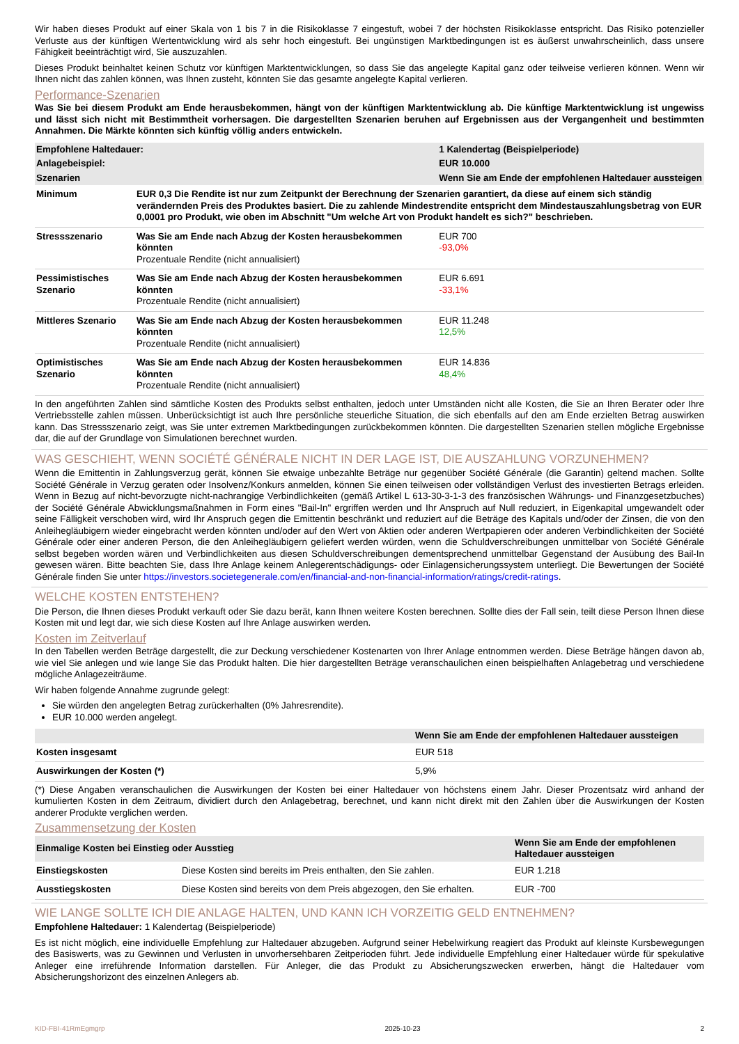Wir haben dieses Produkt auf einer Skala von 1 bis 7 in die Risikoklasse 7 eingestuft, wobei 7 der höchsten Risikoklasse entspricht. Das Risiko potenzieller Verluste aus der künftigen Wertentwicklung wird als sehr hoch eingestuft. Bei ungünstigen Marktbedingungen ist es äußerst unwahrscheinlich, dass unsere Fähigkeit beeinträchtigt wird, Sie auszuzahlen.
Dieses Produkt beinhaltet keinen Schutz vor künftigen Marktentwicklungen, so dass Sie das angelegte Kapital ganz oder teilweise verlieren können. Wenn wir Ihnen nicht das zahlen können, was Ihnen zusteht, könnten Sie das gesamte angelegte Kapital verlieren.
Performance-Szenarien
Was Sie bei diesem Produkt am Ende herausbekommen, hängt von der künftigen Marktentwicklung ab. Die künftige Marktentwicklung ist ungewiss und lässt sich nicht mit Bestimmtheit vorhersagen. Die dargestellten Szenarien beruhen auf Ergebnissen aus der Vergangenheit und bestimmten Annahmen. Die Märkte könnten sich künftig völlig anders entwickeln.
| Empfohlene Haltedauer: | | 1 Kalendertag (Beispielperiode) |
| --- | --- | --- |
| Anlagebeispiel: | | EUR 10.000 |
| Szenarien | | Wenn Sie am Ende der empfohlenen Haltedauer aussteigen |
| Minimum | EUR 0,3 Die Rendite ist nur zum Zeitpunkt der Berechnung der Szenarien garantiert, da diese auf einem sich ständig verändernden Preis des Produktes basiert. Die zu zahlende Mindestrendite entspricht dem Mindestauszahlungsbetrag von EUR 0,0001 pro Produkt, wie oben im Abschnitt "Um welche Art von Produkt handelt es sich?" beschrieben. | |
| Stressszenario | Was Sie am Ende nach Abzug der Kosten herausbekommen könnten Prozentuale Rendite (nicht annualisiert) | EUR 700 -93,0% |
| Pessimistisches Szenario | Was Sie am Ende nach Abzug der Kosten herausbekommen könnten Prozentuale Rendite (nicht annualisiert) | EUR 6.691 -33,1% |
| Mittleres Szenario | Was Sie am Ende nach Abzug der Kosten herausbekommen könnten Prozentuale Rendite (nicht annualisiert) | EUR 11.248 12,5% |
| Optimistisches Szenario | Was Sie am Ende nach Abzug der Kosten herausbekommen könnten Prozentuale Rendite (nicht annualisiert) | EUR 14.836 48,4% |
In den angeführten Zahlen sind sämtliche Kosten des Produkts selbst enthalten, jedoch unter Umständen nicht alle Kosten, die Sie an Ihren Berater oder Ihre Vertriebsstelle zahlen müssen. Unberücksichtigt ist auch Ihre persönliche steuerliche Situation, die sich ebenfalls auf den am Ende erzielten Betrag auswirken kann. Das Stressszenario zeigt, was Sie unter extremen Marktbedingungen zurückbekommen könnten. Die dargestellten Szenarien stellen mögliche Ergebnisse dar, die auf der Grundlage von Simulationen berechnet wurden.
WAS GESCHIEHT, WENN SOCIÉTÉ GÉNÉRALE NICHT IN DER LAGE IST, DIE AUSZAHLUNG VORZUNEHMEN?
Wenn die Emittentin in Zahlungsverzug gerät, können Sie etwaige unbezahlte Beträge nur gegenüber Société Générale (die Garantin) geltend machen. Sollte Société Générale in Verzug geraten oder Insolvenz/Konkurs anmelden, können Sie einen teilweisen oder vollständigen Verlust des investierten Betrags erleiden. Wenn in Bezug auf nicht-bevorzugte nicht-nachrangige Verbindlichkeiten (gemäß Artikel L 613-30-3-1-3 des französischen Währungs- und Finanzgesetzbuches) der Société Générale Abwicklungsmaßnahmen in Form eines "Bail-In" ergriffen werden und Ihr Anspruch auf Null reduziert, in Eigenkapital umgewandelt oder seine Fälligkeit verschoben wird, wird Ihr Anspruch gegen die Emittentin beschränkt und reduziert auf die Beträge des Kapitals und/oder der Zinsen, die von den Anleihegläubigern wieder eingebracht werden könnten und/oder auf den Wert von Aktien oder anderen Wertpapieren oder anderen Verbindlichkeiten der Société Générale oder einer anderen Person, die den Anleihegläubigern geliefert werden würden, wenn die Schuldverschreibungen unmittelbar von Société Générale selbst begeben worden wären und Verbindlichkeiten aus diesen Schuldverschreibungen dementsprechend unmittelbar Gegenstand der Ausübung des Bail-In gewesen wären. Bitte beachten Sie, dass Ihre Anlage keinem Anlegerentschädigungs- oder Einlagensicherungssystem unterliegt. Die Bewertungen der Société Générale finden Sie unter https://investors.societegenerale.com/en/financial-and-non-financial-information/ratings/credit-ratings.
WELCHE KOSTEN ENTSTEHEN?
Die Person, die Ihnen dieses Produkt verkauft oder Sie dazu berät, kann Ihnen weitere Kosten berechnen. Sollte dies der Fall sein, teilt diese Person Ihnen diese Kosten mit und legt dar, wie sich diese Kosten auf Ihre Anlage auswirken werden.
Kosten im Zeitverlauf
In den Tabellen werden Beträge dargestellt, die zur Deckung verschiedener Kostenarten von Ihrer Anlage entnommen werden. Diese Beträge hängen davon ab, wie viel Sie anlegen und wie lange Sie das Produkt halten. Die hier dargestellten Beträge veranschaulichen einen beispielhaften Anlagebetrag und verschiedene mögliche Anlagezeiträume.
Wir haben folgende Annahme zugrunde gelegt:
Sie würden den angelegten Betrag zurückerhalten (0% Jahresrendite).
EUR 10.000 werden angelegt.
| | Wenn Sie am Ende der empfohlenen Haltedauer aussteigen |
| --- | --- |
| Kosten insgesamt | EUR 518 |
| Auswirkungen der Kosten (*) | 5,9% |
(*) Diese Angaben veranschaulichen die Auswirkungen der Kosten bei einer Haltedauer von höchstens einem Jahr. Dieser Prozentsatz wird anhand der kumulierten Kosten in dem Zeitraum, dividiert durch den Anlagebetrag, berechnet, und kann nicht direkt mit den Zahlen über die Auswirkungen der Kosten anderer Produkte verglichen werden.
Zusammensetzung der Kosten
| Einmalige Kosten bei Einstieg oder Ausstieg | | Wenn Sie am Ende der empfohlenen Haltedauer aussteigen |
| --- | --- | --- |
| Einstiegskosten | Diese Kosten sind bereits im Preis enthalten, den Sie zahlen. | EUR 1.218 |
| Ausstiegskosten | Diese Kosten sind bereits von dem Preis abgezogen, den Sie erhalten. | EUR -700 |
WIE LANGE SOLLTE ICH DIE ANLAGE HALTEN, UND KANN ICH VORZEITIG GELD ENTNEHMEN?
Empfohlene Haltedauer: 1 Kalendertag (Beispielperiode)
Es ist nicht möglich, eine individuelle Empfehlung zur Haltedauer abzugeben. Aufgrund seiner Hebelwirkung reagiert das Produkt auf kleinste Kursbewegungen des Basiswerts, was zu Gewinnen und Verlusten in unvorhersehbaren Zeitperioden führt. Jede individuelle Empfehlung einer Haltedauer würde für spekulative Anleger eine irreführende Information darstellen. Für Anleger, die das Produkt zu Absicherungszwecken erwerben, hängt die Haltedauer vom Absicherungshorizont des einzelnen Anlegers ab.
KID-FBI-41RmEgmgrp 2025-10-23 2